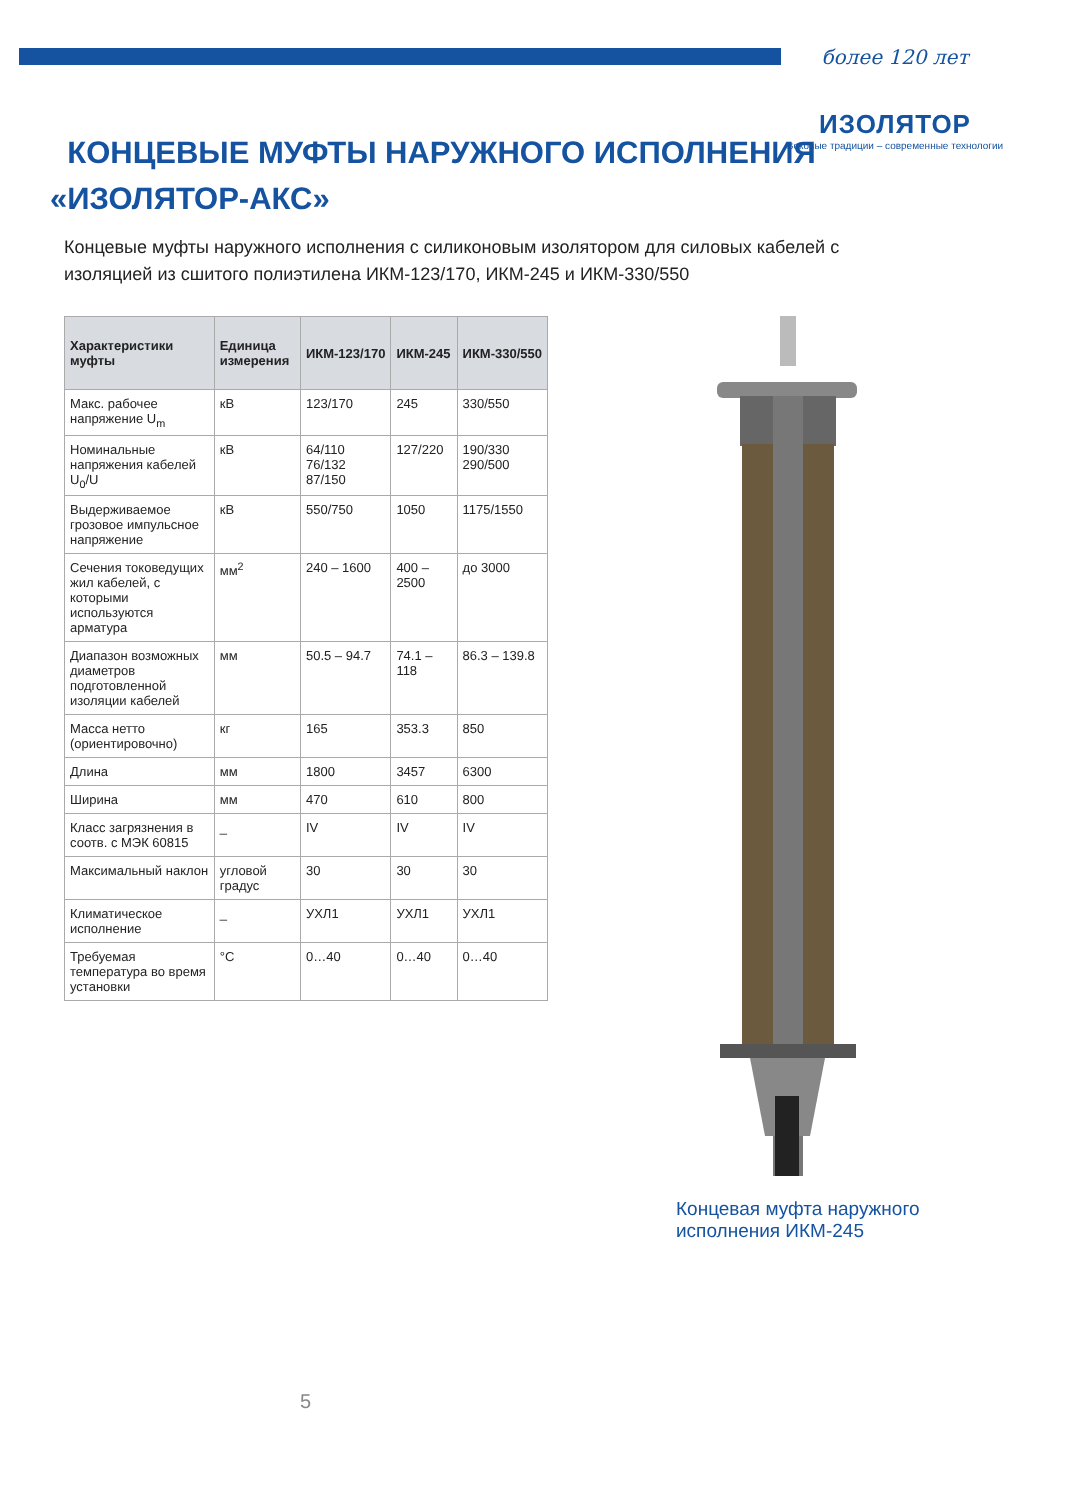более 120 лет
ИЗОЛЯТОР
Вековые традиции – современные технологии
КОНЦЕВЫЕ МУФТЫ НАРУЖНОГО ИСПОЛНЕНИЯ
«ИЗОЛЯТОР-АКС»
Концевые муфты наружного исполнения с силиконовым изолятором для силовых кабелей с изоляцией из сшитого полиэтилена ИКМ-123/170, ИКМ-245 и ИКМ-330/550
| Характеристики муфты | Единица измерения | ИКМ-123/170 | ИКМ-245 | ИКМ-330/550 |
| --- | --- | --- | --- | --- |
| Макс. рабочее напряжение U<sub>m</sub> | кВ | 123/170 | 245 | 330/550 |
| Номинальные напряжения кабелей U<sub>0</sub>/U | кВ | 64/110 76/132 87/150 | 127/220 | 190/330 290/500 |
| Выдерживаемое грозовое импульсное напряжение | кВ | 550/750 | 1050 | 1175/1550 |
| Сечения токоведущих жил кабелей, с которыми используются арматура | мм<sup>2</sup> | 240 – 1600 | 400 – 2500 | до 3000 |
| Диапазон возможных диаметров подготовленной изоляции кабелей | мм | 50.5 – 94.7 | 74.1 – 118 | 86.3 – 139.8 |
| Масса нетто (ориентировочно) | кг | 165 | 353.3 | 850 |
| Длина | мм | 1800 | 3457 | 6300 |
| Ширина | мм | 470 | 610 | 800 |
| Класс загрязнения в соотв. с МЭК 60815 | _ | IV | IV | IV |
| Максимальный наклон | угловой градус | 30 | 30 | 30 |
| Климатическое исполнение | _ | УХЛ1 | УХЛ1 | УХЛ1 |
| Требуемая температура во время установки | °C | 0…40 | 0…40 | 0…40 |
Концевая муфта наружного
исполнения ИКМ-245
5